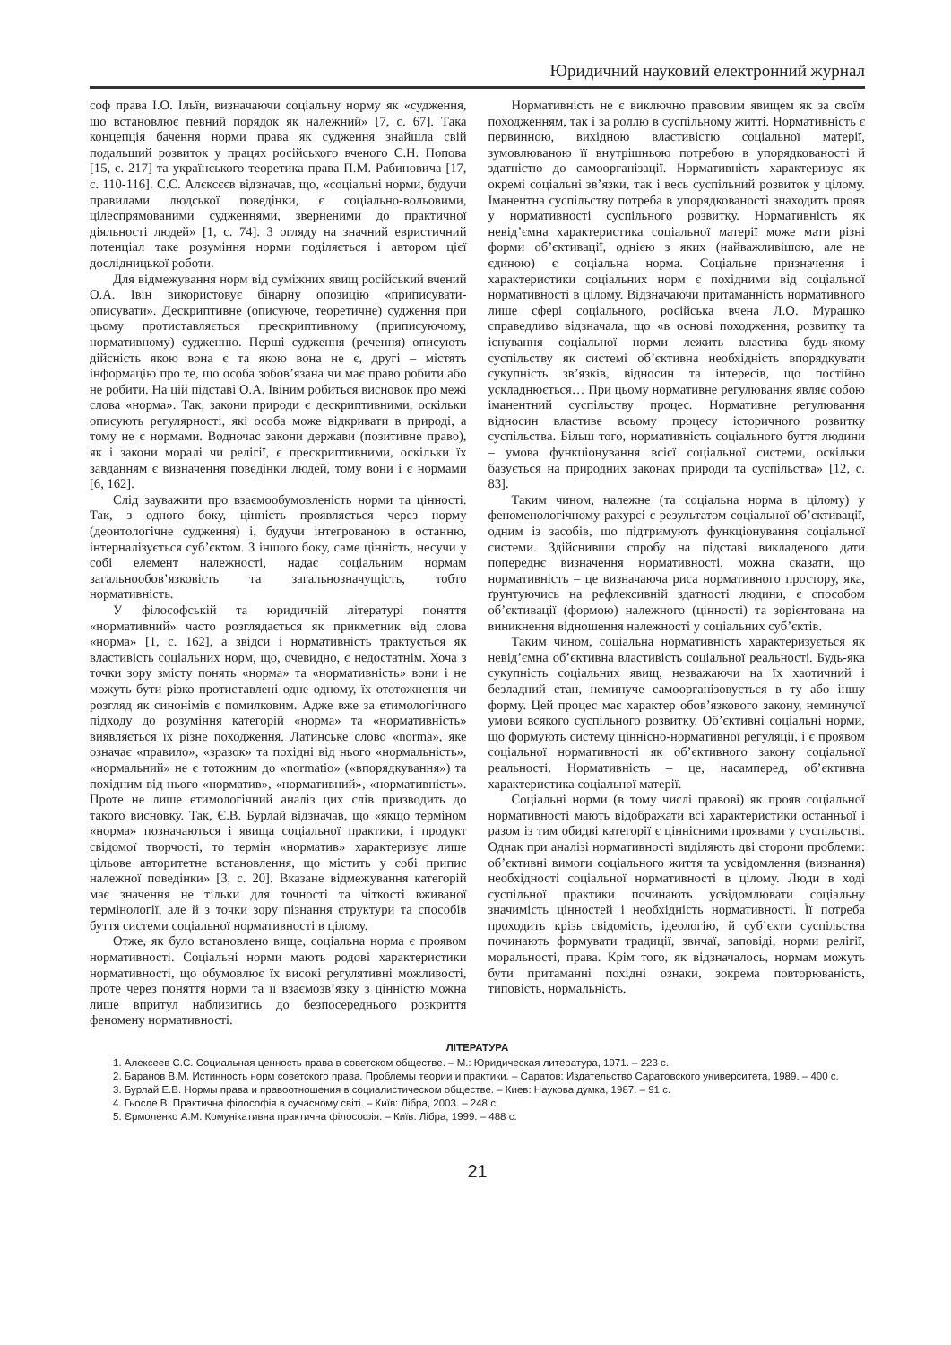Юридичний науковий електронний журнал
соф права І.О. Ільїн, визначаючи соціальну норму як «судження, що встановлює певний порядок як належний» [7, с. 67]. Така концепція бачення норми права як судження знайшла свій подальший розвиток у працях російського вченого С.Н. Попова [15, с. 217] та українського теоретика права П.М. Рабиновича [17, с. 110-116]. С.С. Алєксєєв відзначав, що, «соціальні норми, будучи правилами людської поведінки, є соціально-вольовими, цілеспрямованими судженнями, зверненими до практичної діяльності людей» [1, с. 74]. З огляду на значний евристичний потенціал таке розуміння норми поділяється і автором цієї дослідницької роботи.
Для відмежування норм від суміжних явищ російський вчений О.А. Івін використовує бінарну опозицію «приписувати-описувати». Дескриптивне (описуюче, теоретичне) судження при цьому протиставляється прескриптивному (приписуючому, нормативному) судженню. Перші судження (речення) описують дійсність якою вона є та якою вона не є, другі – містять інформацію про те, що особа зобов’язана чи має право робити або не робити. На цій підставі О.А. Івіним робиться висновок про межі слова «норма». Так, закони природи є дескриптивними, оскільки описують регулярності, які особа може відкривати в природі, а тому не є нормами. Водночас закони держави (позитивне право), як і закони моралі чи релігії, є прескриптивними, оскільки їх завданням є визначення поведінки людей, тому вони і є нормами [6, 162].
Слід зауважити про взаємообумовленість норми та цінності. Так, з одного боку, цінність проявляється через норму (деонтологічне судження) і, будучи інтегрованою в останню, інтерналізується суб’єктом. З іншого боку, саме цінність, несучи у собі елемент належності, надає соціальним нормам загальнообов’язковість та загальнозначущість, тобто нормативність.
У філософській та юридичній літературі поняття «нормативний» часто розглядається як прикметник від слова «норма» [1, с. 162], а звідси і нормативність трактується як властивість соціальних норм, що, очевидно, є недостатнім. Хоча з точки зору змісту понять «норма» та «нормативність» вони і не можуть бути різко протиставлені одне одному, їх ототожнення чи розгляд як синонімів є помилковим. Адже вже за етимологічного підходу до розуміння категорій «норма» та «нормативність» виявляється їх різне походження. Латинське слово «norma», яке означає «правило», «зразок» та похідні від нього «нормальність», «нормальний» не є тотожним до «normatio» («впорядкування») та похідним від нього «норматив», «нормативний», «нормативність». Проте не лише етимологічний аналіз цих слів призводить до такого висновку. Так, Є.В. Бурлай відзначав, що «якщо терміном «норма» позначаються і явища соціальної практики, і продукт свідомої творчості, то термін «норматив» характеризує лише цільове авторитетне встановлення, що містить у собі припис належної поведінки» [3, с. 20]. Вказане відмежування категорій має значення не тільки для точності та чіткості вживаної термінології, але й з точки зору пізнання структури та способів буття системи соціальної нормативності в цілому.
Отже, як було встановлено вище, соціальна норма є проявом нормативності. Соціальні норми мають родові характеристики нормативності, що обумовлює їх високі регулятивні можливості, проте через поняття норми та її взаємозв’язку з цінністю можна лише впритул наблизитись до безпосереднього розкриття феномену нормативності.
Нормативність не є виключно правовим явищем як за своїм походженням, так і за роллю в суспільному житті. Нормативність є первинною, вихідною властивістю соціальної матерії, зумовлюваною її внутрішньою потребою в упорядкованості й здатністю до самоорганізації. Нормативність характеризує як окремі соціальні зв’язки, так і весь суспільний розвиток у цілому. Іманентна суспільству потреба в упорядкованості знаходить прояв у нормативності суспільного розвитку. Нормативність як невід’ємна характеристика соціальної матерії може мати різні форми об’єктивації, однією з яких (найважливішою, але не єдиною) є соціальна норма. Соціальне призначення і характеристики соціальних норм є похідними від соціальної нормативності в цілому. Відзначаючи притаманність нормативного лише сфері соціального, російська вчена Л.О. Мурашко справедливо відзначала, що «в основі походження, розвитку та існування соціальної норми лежить властива будь-якому суспільству як системі об’єктивна необхідність впорядкувати сукупність зв’язків, відносин та інтересів, що постійно ускладнюється… При цьому нормативне регулювання являє собою іманентний суспільству процес. Нормативне регулювання відносин властиве всьому процесу історичного розвитку суспільства. Більш того, нормативність соціального буття людини – умова функціонування всієї соціальної системи, оскільки базується на природних законах природи та суспільства» [12, с. 83].
Таким чином, належне (та соціальна норма в цілому) у феноменологічному ракурсі є результатом соціальної об’єктивації, одним із засобів, що підтримують функціонування соціальної системи. Здійснивши спробу на підставі викладеного дати попереднє визначення нормативності, можна сказати, що нормативність – це визначаюча риса нормативного простору, яка, ґрунтуючись на рефлексивній здатності людини, є способом об’єктивації (формою) належного (цінності) та зорієнтована на виникнення відношення належності у соціальних суб’єктів.
Таким чином, соціальна нормативність характеризується як невід’ємна об’єктивна властивість соціальної реальності. Будь-яка сукупність соціальних явищ, незважаючи на їх хаотичний і безладний стан, неминуче самоорганізовується в ту або іншу форму. Цей процес має характер обов’язкового закону, неминучої умови всякого суспільного розвитку. Об’єктивні соціальні норми, що формують систему ціннісно-нормативної регуляції, і є проявом соціальної нормативності як об’єктивного закону соціальної реальності. Нормативність – це, насамперед, об’єктивна характеристика соціальної матерії.
Соціальні норми (в тому числі правові) як прояв соціальної нормативності мають відображати всі характеристики останньої і разом із тим обидві категорії є ціннісними проявами у суспільстві. Однак при аналізі нормативності виділяють дві сторони проблеми: об’єктивні вимоги соціального життя та усвідомлення (визнання) необхідності соціальної нормативності в цілому. Люди в ході суспільної практики починають усвідомлювати соціальну значимість цінностей і необхідність нормативності. Її потреба проходить крізь свідомість, ідеологію, й суб’єкти суспільства починають формувати традиції, звичаї, заповіді, норми релігії, моральності, права. Крім того, як відзначалось, нормам можуть бути притаманні похідні ознаки, зокрема повторюваність, типовість, нормальність.
ЛІТЕРАТУРА
1. Алексеев С.С. Социальная ценность права в советском обществе. – М.: Юридическая литература, 1971. – 223 с.
2. Баранов В.М. Истинность норм советского права. Проблемы теории и практики. – Саратов: Издательство Саратовского университета, 1989. – 400 с.
3. Бурлай Е.В. Нормы права и правоотношения в социалистическом обществе. – Киев: Наукова думка, 1987. – 91 с.
4. Гьосле В. Практична філософія в сучасному світі. – Київ: Лібра, 2003. – 248 с.
5. Єрмоленко А.М. Комунікативна практична філософія. – Київ: Лібра, 1999. – 488 с.
21